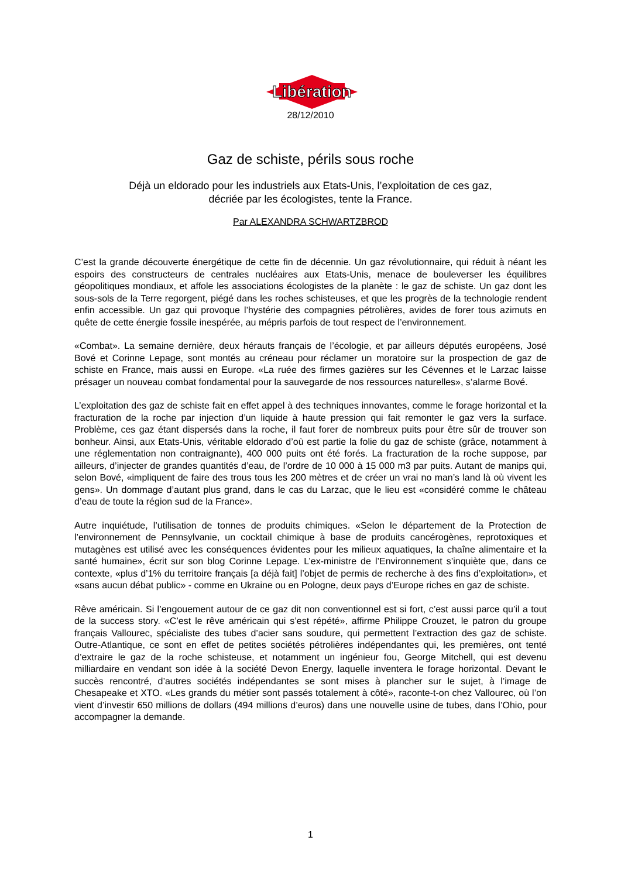Libération
28/12/2010
Gaz de schiste, périls sous roche
Déjà un eldorado pour les industriels aux Etats-Unis, l’exploitation de ces gaz,
décriée par les écologistes, tente la France.
Par ALEXANDRA SCHWARTZBROD
C’est la grande découverte énergétique de cette fin de décennie. Un gaz révolutionnaire, qui réduit à néant les espoirs des constructeurs de centrales nucléaires aux Etats-Unis, menace de bouleverser les équilibres géopolitiques mondiaux, et affole les associations écologistes de la planète : le gaz de schiste. Un gaz dont les sous-sols de la Terre regorgent, piégé dans les roches schisteuses, et que les progrès de la technologie rendent enfin accessible. Un gaz qui provoque l’hystérie des compagnies pétrolières, avides de forer tous azimuts en quête de cette énergie fossile inespérée, au mépris parfois de tout respect de l’environnement.
«Combat». La semaine dernière, deux hérauts français de l’écologie, et par ailleurs députés européens, José Bové et Corinne Lepage, sont montés au créneau pour réclamer un moratoire sur la prospection de gaz de schiste en France, mais aussi en Europe. «La ruée des firmes gazières sur les Cévennes et le Larzac laisse présager un nouveau combat fondamental pour la sauvegarde de nos ressources naturelles», s’alarme Bové.
L’exploitation des gaz de schiste fait en effet appel à des techniques innovantes, comme le forage horizontal et la fracturation de la roche par injection d’un liquide à haute pression qui fait remonter le gaz vers la surface. Problème, ces gaz étant dispersés dans la roche, il faut forer de nombreux puits pour être sûr de trouver son bonheur. Ainsi, aux Etats-Unis, véritable eldorado d’où est partie la folie du gaz de schiste (grâce, notamment à une réglementation non contraignante), 400 000 puits ont été forés. La fracturation de la roche suppose, par ailleurs, d’injecter de grandes quantités d’eau, de l’ordre de 10 000 à 15 000 m3 par puits. Autant de manips qui, selon Bové, «impliquent de faire des trous tous les 200 mètres et de créer un vrai no man’s land là où vivent les gens». Un dommage d’autant plus grand, dans le cas du Larzac, que le lieu est «considéré comme le château d’eau de toute la région sud de la France».
Autre inquiétude, l’utilisation de tonnes de produits chimiques. «Selon le département de la Protection de l’environnement de Pennsylvanie, un cocktail chimique à base de produits cancérogènes, reprotoxiques et mutagènes est utilisé avec les conséquences évidentes pour les milieux aquatiques, la chaîne alimentaire et la santé humaine», écrit sur son blog Corinne Lepage. L’ex-ministre de l’Environnement s’inquiète que, dans ce contexte, «plus d’1% du territoire français [a déjà fait] l’objet de permis de recherche à des fins d’exploitation», et «sans aucun débat public» - comme en Ukraine ou en Pologne, deux pays d’Europe riches en gaz de schiste.
Rêve américain. Si l’engouement autour de ce gaz dit non conventionnel est si fort, c’est aussi parce qu’il a tout de la success story. «C’est le rêve américain qui s’est répété», affirme Philippe Crouzet, le patron du groupe français Vallourec, spécialiste des tubes d’acier sans soudure, qui permettent l’extraction des gaz de schiste. Outre-Atlantique, ce sont en effet de petites sociétés pétrolières indépendantes qui, les premières, ont tenté d’extraire le gaz de la roche schisteuse, et notamment un ingénieur fou, George Mitchell, qui est devenu milliardaire en vendant son idée à la société Devon Energy, laquelle inventera le forage horizontal. Devant le succès rencontré, d’autres sociétés indépendantes se sont mises à plancher sur le sujet, à l’image de Chesapeake et XTO. «Les grands du métier sont passés totalement à côté», raconte-t-on chez Vallourec, où l’on vient d’investir 650 millions de dollars (494 millions d’euros) dans une nouvelle usine de tubes, dans l’Ohio, pour accompagner la demande.
1